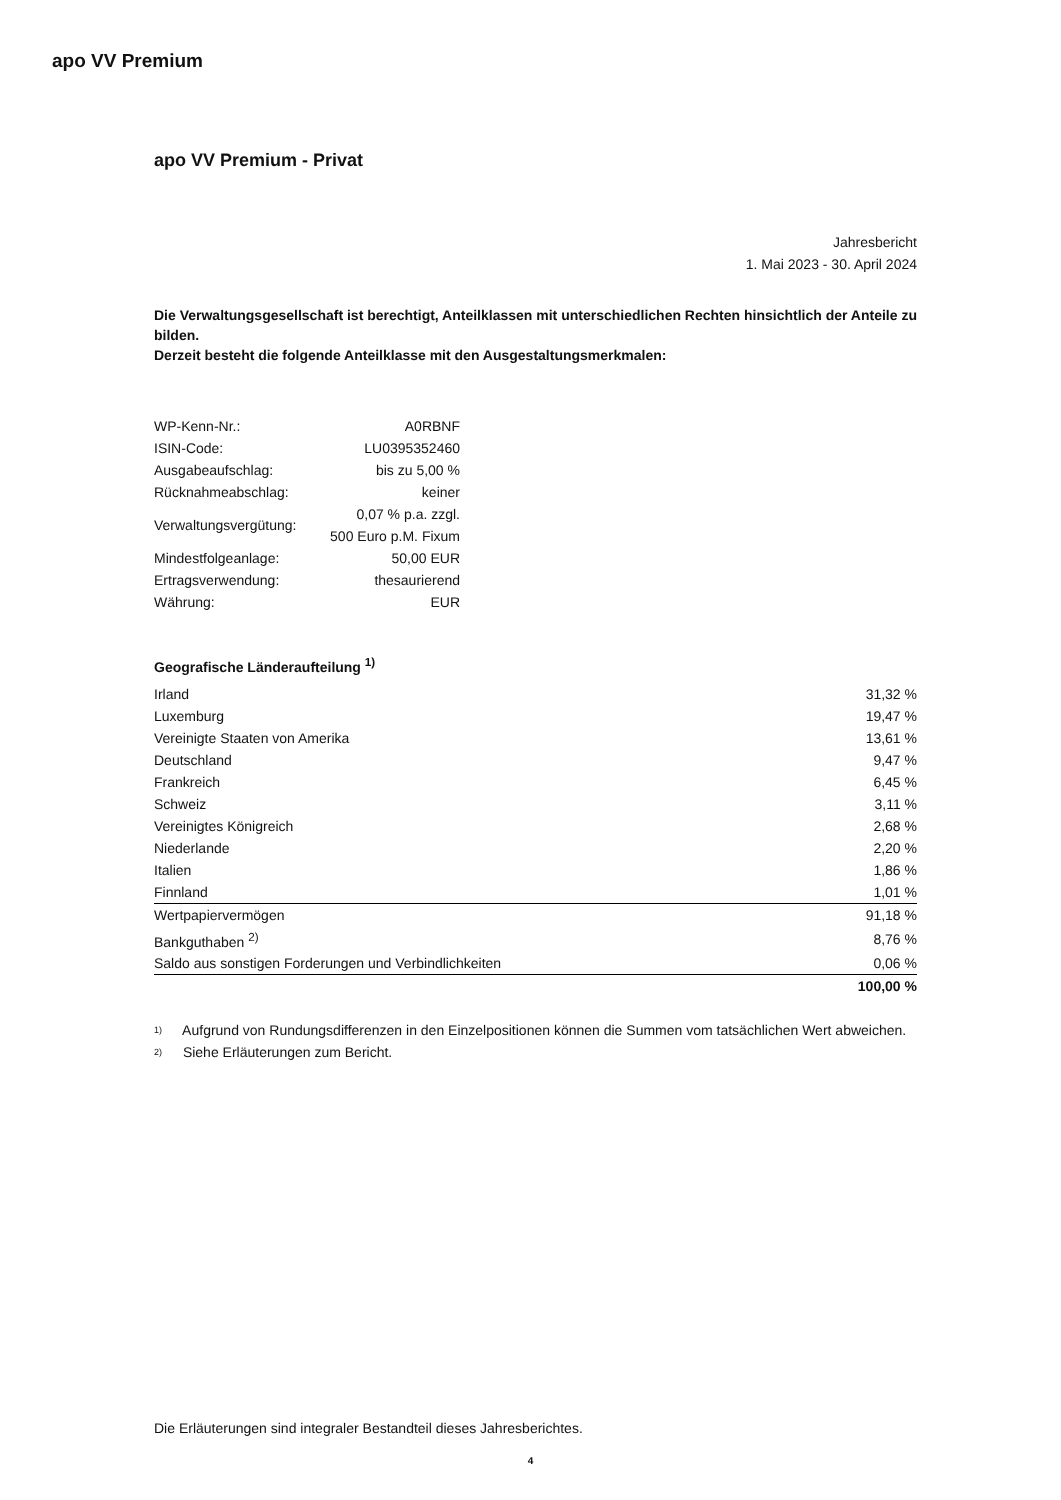apo VV Premium
apo VV Premium - Privat
Jahresbericht
1. Mai 2023 - 30. April 2024
Die Verwaltungsgesellschaft ist berechtigt, Anteilklassen mit unterschiedlichen Rechten hinsichtlich der Anteile zu bilden.
Derzeit besteht die folgende Anteilklasse mit den Ausgestaltungsmerkmalen:
| WP-Kenn-Nr.: | A0RBNF |
| ISIN-Code: | LU0395352460 |
| Ausgabeaufschlag: | bis zu 5,00 % |
| Rücknahmeabschlag: | keiner |
| Verwaltungsvergütung: | 0,07 % p.a. zzgl. 500 Euro p.M. Fixum |
| Mindestfolgeanlage: | 50,00 EUR |
| Ertragsverwendung: | thesaurierend |
| Währung: | EUR |
Geografische Länderaufteilung <sup>1)</sup>
| Irland | 31,32 % |
| Luxemburg | 19,47 % |
| Vereinigte Staaten von Amerika | 13,61 % |
| Deutschland | 9,47 % |
| Frankreich | 6,45 % |
| Schweiz | 3,11 % |
| Vereinigtes Königreich | 2,68 % |
| Niederlande | 2,20 % |
| Italien | 1,86 % |
| Finnland | 1,01 % |
| Wertpapiervermögen | 91,18 % |
| Bankguthaben <sup>2)</sup> | 8,76 % |
| Saldo aus sonstigen Forderungen und Verbindlichkeiten | 0,06 % |
| | 100,00 % |
1) Aufgrund von Rundungsdifferenzen in den Einzelpositionen können die Summen vom tatsächlichen Wert abweichen.
2) Siehe Erläuterungen zum Bericht.
Die Erläuterungen sind integraler Bestandteil dieses Jahresberichtes.
4